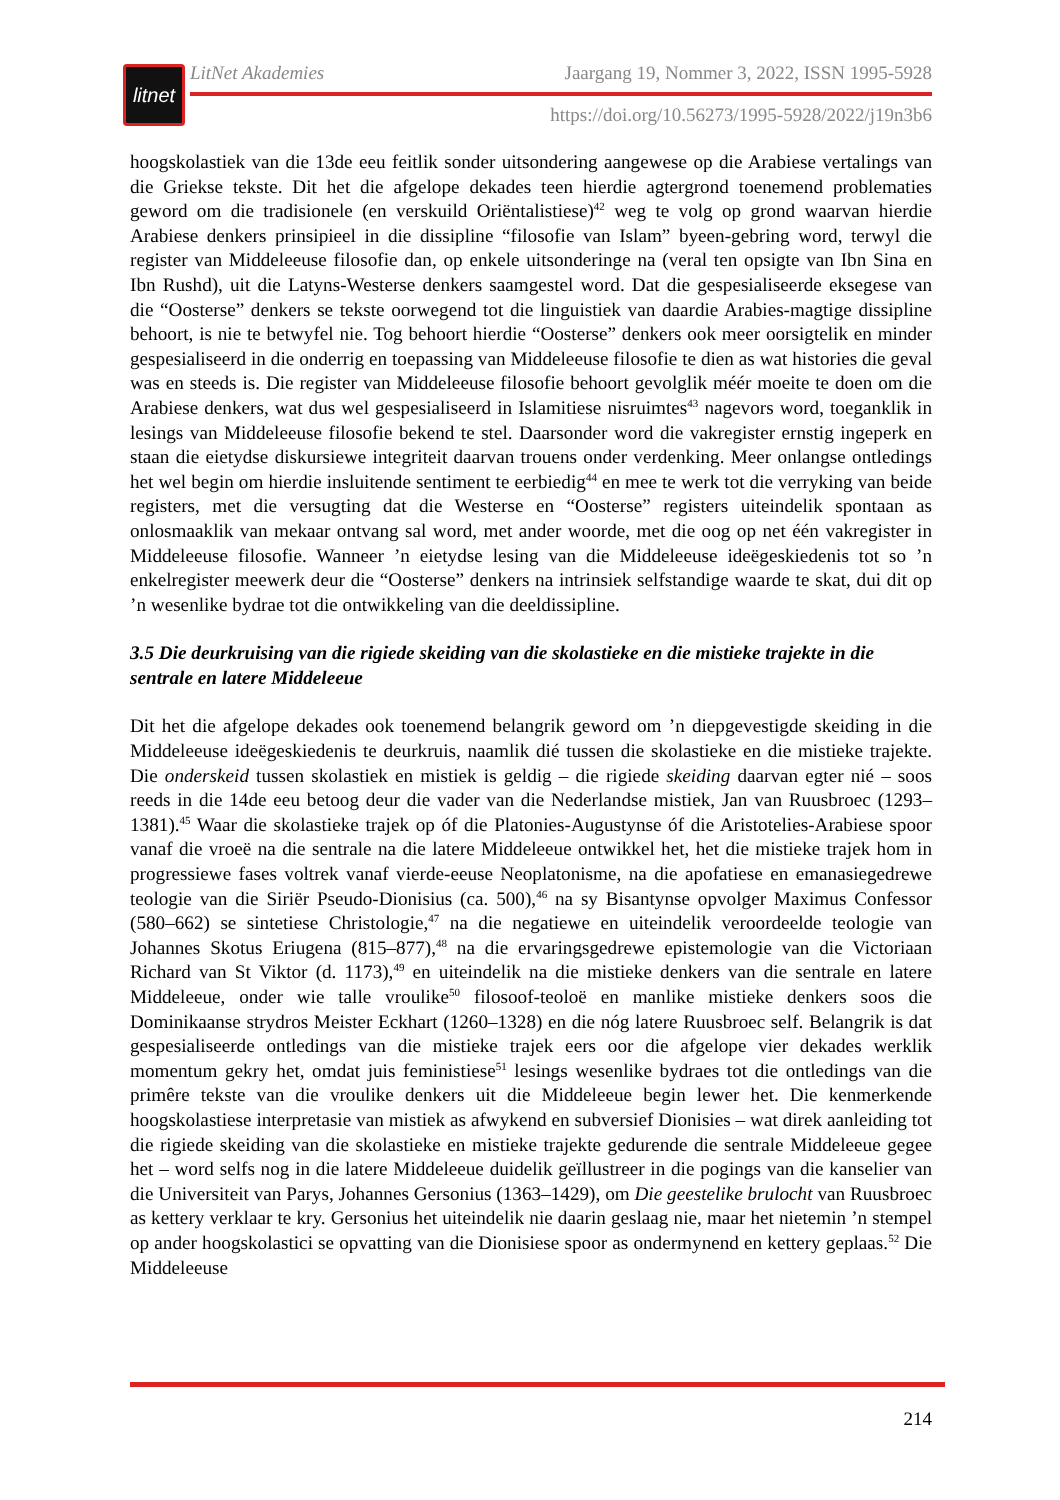litnet
LitNet Akademies Jaargang 19, Nommer 3, 2022, ISSN 1995-5928
https://doi.org/10.56273/1995-5928/2022/j19n3b6
hoogskolastiek van die 13de eeu feitlik sonder uitsondering aangewese op die Arabiese vertalings van die Griekse tekste. Dit het die afgelope dekades teen hierdie agtergrond toenemend problematies geword om die tradisionele (en verskuild Oriëntalistiese)<sup>42</sup> weg te volg op grond waarvan hierdie Arabiese denkers prinsipieel in die dissipline “filosofie van Islam” byeen-gebring word, terwyl die register van Middeleeuse filosofie dan, op enkele uitsonderinge na (veral ten opsigte van Ibn Sina en Ibn Rushd), uit die Latyns-Westerse denkers saamgestel word. Dat die gespesialiseerde eksegese van die “Oosterse” denkers se tekste oorwegend tot die linguistiek van daardie Arabies-magtige dissipline behoort, is nie te betwyfel nie. Tog behoort hierdie “Oosterse” denkers ook meer oorsigtelik en minder gespesialiseerd in die onderrig en toepassing van Middeleeuse filosofie te dien as wat histories die geval was en steeds is. Die register van Middeleeuse filosofie behoort gevolglik méér moeite te doen om die Arabiese denkers, wat dus wel gespesialiseerd in Islamitiese nisruimtes<sup>43</sup> nagevors word, toeganklik in lesings van Middeleeuse filosofie bekend te stel. Daarsonder word die vakregister ernstig ingeperk en staan die eietydse diskursiewe integriteit daarvan trouens onder verdenking. Meer onlangse ontledings het wel begin om hierdie insluitende sentiment te eerbiedig<sup>44</sup> en mee te werk tot die verryking van beide registers, met die versugting dat die Westerse en “Oosterse” registers uiteindelik spontaan as onlosmaaklik van mekaar ontvang sal word, met ander woorde, met die oog op net één vakregister in Middeleeuse filosofie. Wanneer ’n eietydse lesing van die Middeleeuse ideëgeskiedenis tot so ’n enkelregister meewerk deur die “Oosterse” denkers na intrinsiek selfstandige waarde te skat, dui dit op ’n wesenlike bydrae tot die ontwikkeling van die deeldissipline.
3.5 Die deurkruising van die rigiede skeiding van die skolastieke en die mistieke trajekte in die sentrale en latere Middeleeue
Dit het die afgelope dekades ook toenemend belangrik geword om ’n diepgevestigde skeiding in die Middeleeuse ideëgeskiedenis te deurkruis, naamlik dié tussen die skolastieke en die mistieke trajekte. Die onderskeid tussen skolastiek en mistiek is geldig – die rigiede skeiding daarvan egter nié – soos reeds in die 14de eeu betoog deur die vader van die Nederlandse mistiek, Jan van Ruusbroec (1293–1381).<sup>45</sup> Waar die skolastieke trajek op óf die Platonies-Augustynse óf die Aristotelies-Arabiese spoor vanaf die vroeë na die sentrale na die latere Middeleeue ontwikkel het, het die mistieke trajek hom in progressiewe fases voltrek vanaf vierde-eeuse Neoplatonisme, na die apofatiese en emanasiegedrewe teologie van die Siriër Pseudo-Dionisius (ca. 500),<sup>46</sup> na sy Bisantynse opvolger Maximus Confessor (580–662) se sintetiese Christologie,<sup>47</sup> na die negatiewe en uiteindelik veroordeelde teologie van Johannes Skotus Eriugena (815–877),<sup>48</sup> na die ervaringsgedrewe epistemologie van die Victoriaan Richard van St Viktor (d. 1173),<sup>49</sup> en uiteindelik na die mistieke denkers van die sentrale en latere Middeleeue, onder wie talle vroulike<sup>50</sup> filosoof-teoloë en manlike mistieke denkers soos die Dominikaanse strydros Meister Eckhart (1260–1328) en die nóg latere Ruusbroec self. Belangrik is dat gespesialiseerde ontledings van die mistieke trajek eers oor die afgelope vier dekades werklik momentum gekry het, omdat juis feministiese<sup>51</sup> lesings wesenlike bydraes tot die ontledings van die primêre tekste van die vroulike denkers uit die Middeleeue begin lewer het. Die kenmerkende hoogskolastiese interpretasie van mistiek as afwykend en subversief Dionisies – wat direk aanleiding tot die rigiede skeiding van die skolastieke en mistieke trajekte gedurende die sentrale Middeleeue gegee het – word selfs nog in die latere Middeleeue duidelik geïllustreer in die pogings van die kanselier van die Universiteit van Parys, Johannes Gersonius (1363–1429), om Die geestelike brulocht van Ruusbroec as kettery verklaar te kry. Gersonius het uiteindelik nie daarin geslaag nie, maar het nietemin ’n stempel op ander hoogskolastici se opvatting van die Dionisiese spoor as ondermynend en kettery geplaas.<sup>52</sup> Die Middeleeuse
214